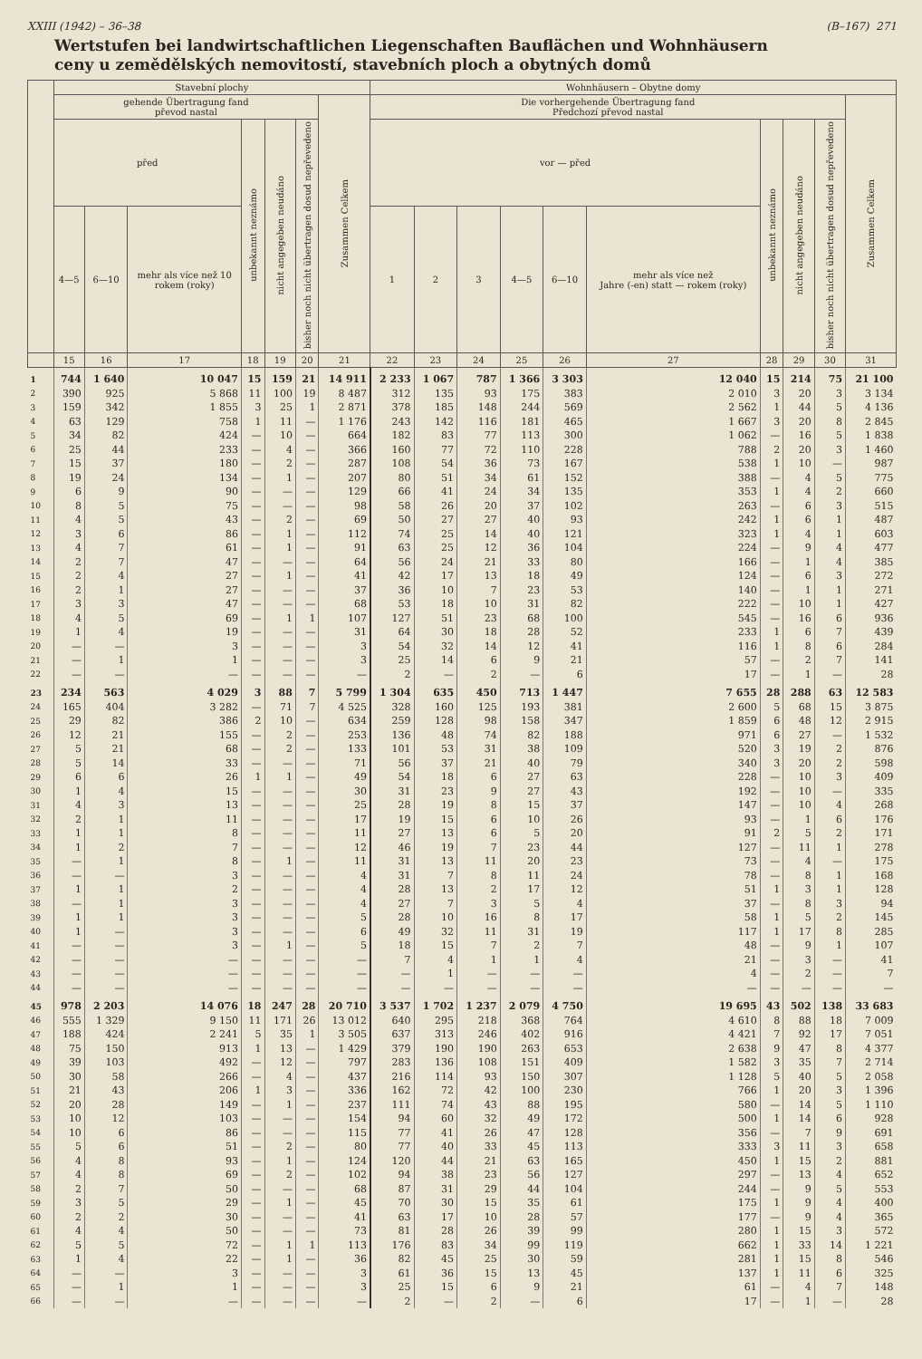XXIII (1942) – 36–38 (B–167) 271
Wertstufen bei landwirtschaftlichen Liegenschaften Bauflächen und Wohnhäusern
ceny u zemědělských nemovitostí, stavebních ploch a obytných domů
| | Stavební plochy | | | | | | | Wohnhäusern – Obytne domy | | | | | | | | | |
| --- | --- | --- | --- | --- | --- | --- | --- | --- | --- | --- | --- | --- | --- | --- | --- | --- | --- |
| | gehende Übertragung fand převod nastal | | | | | | Zusammen Celkem | Die vorhergehende Übertragung fand Předchozí převod nastal | | | | | | | | | Zusammen Celkem |
| | před | | | unbekannt neznámo | nicht angegeben neudáno | bisher noch nicht übertragen dosud nepřevedeno | | vor — před | | | | | | unbekannt neznámo | nicht angegeben neudáno | bisher noch nicht übertragen dosud nepřevedeno | |
| | 4—5 | 6—10 | mehr als více než 10 rokem (roky) | | | | | 1 | 2 | 3 | 4—5 | 6—10 | mehr als více než Jahre (-en) statt — rokem (roky) | | | | |
| | 15 | 16 | 17 | 18 | 19 | 20 | 21 | 22 | 23 | 24 | 25 | 26 | 27 | 28 | 29 | 30 | 31 |
| 1 | 744 | 1 640 | 10 047 | 15 | 159 | 21 | 14 911 | 2 233 | 1 067 | 787 | 1 366 | 3 303 | 12 040 | 15 | 214 | 75 | 21 100 |
| 2 | 390 | 925 | 5 868 | 11 | 100 | 19 | 8 487 | 312 | 135 | 93 | 175 | 383 | 2 010 | 3 | 20 | 3 | 3 134 |
| 3 | 159 | 342 | 1 855 | 3 | 25 | 1 | 2 871 | 378 | 185 | 148 | 244 | 569 | 2 562 | 1 | 44 | 5 | 4 136 |
| 4 | 63 | 129 | 758 | 1 | 11 | — | 1 176 | 243 | 142 | 116 | 181 | 465 | 1 667 | 3 | 20 | 8 | 2 845 |
| 5 | 34 | 82 | 424 | — | 10 | — | 664 | 182 | 83 | 77 | 113 | 300 | 1 062 | — | 16 | 5 | 1 838 |
| 6 | 25 | 44 | 233 | — | 4 | — | 366 | 160 | 77 | 72 | 110 | 228 | 788 | 2 | 20 | 3 | 1 460 |
| 7 | 15 | 37 | 180 | — | 2 | — | 287 | 108 | 54 | 36 | 73 | 167 | 538 | 1 | 10 | — | 987 |
| 8 | 19 | 24 | 134 | — | 1 | — | 207 | 80 | 51 | 34 | 61 | 152 | 388 | — | 4 | 5 | 775 |
| 9 | 6 | 9 | 90 | — | — | — | 129 | 66 | 41 | 24 | 34 | 135 | 353 | 1 | 4 | 2 | 660 |
| 10 | 8 | 5 | 75 | — | — | — | 98 | 58 | 26 | 20 | 37 | 102 | 263 | — | 6 | 3 | 515 |
| 11 | 4 | 5 | 43 | — | 2 | — | 69 | 50 | 27 | 27 | 40 | 93 | 242 | 1 | 6 | 1 | 487 |
| 12 | 3 | 6 | 86 | — | 1 | — | 112 | 74 | 25 | 14 | 40 | 121 | 323 | 1 | 4 | 1 | 603 |
| 13 | 4 | 7 | 61 | — | 1 | — | 91 | 63 | 25 | 12 | 36 | 104 | 224 | — | 9 | 4 | 477 |
| 14 | 2 | 7 | 47 | — | — | — | 64 | 56 | 24 | 21 | 33 | 80 | 166 | — | 1 | 4 | 385 |
| 15 | 2 | 4 | 27 | — | 1 | — | 41 | 42 | 17 | 13 | 18 | 49 | 124 | — | 6 | 3 | 272 |
| 16 | 2 | 1 | 27 | — | — | — | 37 | 36 | 10 | 7 | 23 | 53 | 140 | — | 1 | 1 | 271 |
| 17 | 3 | 3 | 47 | — | — | — | 68 | 53 | 18 | 10 | 31 | 82 | 222 | — | 10 | 1 | 427 |
| 18 | 4 | 5 | 69 | — | 1 | 1 | 107 | 127 | 51 | 23 | 68 | 100 | 545 | — | 16 | 6 | 936 |
| 19 | 1 | 4 | 19 | — | — | — | 31 | 64 | 30 | 18 | 28 | 52 | 233 | 1 | 6 | 7 | 439 |
| 20 | — | — | 3 | — | — | — | 3 | 54 | 32 | 14 | 12 | 41 | 116 | 1 | 8 | 6 | 284 |
| 21 | — | 1 | 1 | — | — | — | 3 | 25 | 14 | 6 | 9 | 21 | 57 | — | 2 | 7 | 141 |
| 22 | — | — | — | — | — | — | — | 2 | — | 2 | — | 6 | 17 | — | 1 | — | 28 |
| 23 | 234 | 563 | 4 029 | 3 | 88 | 7 | 5 799 | 1 304 | 635 | 450 | 713 | 1 447 | 7 655 | 28 | 288 | 63 | 12 583 |
| 24 | 165 | 404 | 3 282 | — | 71 | 7 | 4 525 | 328 | 160 | 125 | 193 | 381 | 2 600 | 5 | 68 | 15 | 3 875 |
| 25 | 29 | 82 | 386 | 2 | 10 | — | 634 | 259 | 128 | 98 | 158 | 347 | 1 859 | 6 | 48 | 12 | 2 915 |
| 26 | 12 | 21 | 155 | — | 2 | — | 253 | 136 | 48 | 74 | 82 | 188 | 971 | 6 | 27 | — | 1 532 |
| 27 | 5 | 21 | 68 | — | 2 | — | 133 | 101 | 53 | 31 | 38 | 109 | 520 | 3 | 19 | 2 | 876 |
| 28 | 5 | 14 | 33 | — | — | — | 71 | 56 | 37 | 21 | 40 | 79 | 340 | 3 | 20 | 2 | 598 |
| 29 | 6 | 6 | 26 | 1 | 1 | — | 49 | 54 | 18 | 6 | 27 | 63 | 228 | — | 10 | 3 | 409 |
| 30 | 1 | 4 | 15 | — | — | — | 30 | 31 | 23 | 9 | 27 | 43 | 192 | — | 10 | — | 335 |
| 31 | 4 | 3 | 13 | — | — | — | 25 | 28 | 19 | 8 | 15 | 37 | 147 | — | 10 | 4 | 268 |
| 32 | 2 | 1 | 11 | — | — | — | 17 | 19 | 15 | 6 | 10 | 26 | 93 | — | 1 | 6 | 176 |
| 33 | 1 | 1 | 8 | — | — | — | 11 | 27 | 13 | 6 | 5 | 20 | 91 | 2 | 5 | 2 | 171 |
| 34 | 1 | 2 | 7 | — | — | — | 12 | 46 | 19 | 7 | 23 | 44 | 127 | — | 11 | 1 | 278 |
| 35 | — | 1 | 8 | — | 1 | — | 11 | 31 | 13 | 11 | 20 | 23 | 73 | — | 4 | — | 175 |
| 36 | — | — | 3 | — | — | — | 4 | 31 | 7 | 8 | 11 | 24 | 78 | — | 8 | 1 | 168 |
| 37 | 1 | 1 | 2 | — | — | — | 4 | 28 | 13 | 2 | 17 | 12 | 51 | 1 | 3 | 1 | 128 |
| 38 | — | 1 | 3 | — | — | — | 4 | 27 | 7 | 3 | 5 | 4 | 37 | — | 8 | 3 | 94 |
| 39 | 1 | 1 | 3 | — | — | — | 5 | 28 | 10 | 16 | 8 | 17 | 58 | 1 | 5 | 2 | 145 |
| 40 | 1 | — | 3 | — | — | — | 6 | 49 | 32 | 11 | 31 | 19 | 117 | 1 | 17 | 8 | 285 |
| 41 | — | — | 3 | — | 1 | — | 5 | 18 | 15 | 7 | 2 | 7 | 48 | — | 9 | 1 | 107 |
| 42 | — | — | — | — | — | — | — | 7 | 4 | 1 | 1 | 4 | 21 | — | 3 | — | 41 |
| 43 | — | — | — | — | — | — | — | — | 1 | — | — | — | 4 | — | 2 | — | 7 |
| 44 | — | — | — | — | — | — | — | — | — | — | — | — | — | — | — | — | — |
| 45 | 978 | 2 203 | 14 076 | 18 | 247 | 28 | 20 710 | 3 537 | 1 702 | 1 237 | 2 079 | 4 750 | 19 695 | 43 | 502 | 138 | 33 683 |
| 46 | 555 | 1 329 | 9 150 | 11 | 171 | 26 | 13 012 | 640 | 295 | 218 | 368 | 764 | 4 610 | 8 | 88 | 18 | 7 009 |
| 47 | 188 | 424 | 2 241 | 5 | 35 | 1 | 3 505 | 637 | 313 | 246 | 402 | 916 | 4 421 | 7 | 92 | 17 | 7 051 |
| 48 | 75 | 150 | 913 | 1 | 13 | — | 1 429 | 379 | 190 | 190 | 263 | 653 | 2 638 | 9 | 47 | 8 | 4 377 |
| 49 | 39 | 103 | 492 | — | 12 | — | 797 | 283 | 136 | 108 | 151 | 409 | 1 582 | 3 | 35 | 7 | 2 714 |
| 50 | 30 | 58 | 266 | — | 4 | — | 437 | 216 | 114 | 93 | 150 | 307 | 1 128 | 5 | 40 | 5 | 2 058 |
| 51 | 21 | 43 | 206 | 1 | 3 | — | 336 | 162 | 72 | 42 | 100 | 230 | 766 | 1 | 20 | 3 | 1 396 |
| 52 | 20 | 28 | 149 | — | 1 | — | 237 | 111 | 74 | 43 | 88 | 195 | 580 | — | 14 | 5 | 1 110 |
| 53 | 10 | 12 | 103 | — | — | — | 154 | 94 | 60 | 32 | 49 | 172 | 500 | 1 | 14 | 6 | 928 |
| 54 | 10 | 6 | 86 | — | — | — | 115 | 77 | 41 | 26 | 47 | 128 | 356 | — | 7 | 9 | 691 |
| 55 | 5 | 6 | 51 | — | 2 | — | 80 | 77 | 40 | 33 | 45 | 113 | 333 | 3 | 11 | 3 | 658 |
| 56 | 4 | 8 | 93 | — | 1 | — | 124 | 120 | 44 | 21 | 63 | 165 | 450 | 1 | 15 | 2 | 881 |
| 57 | 4 | 8 | 69 | — | 2 | — | 102 | 94 | 38 | 23 | 56 | 127 | 297 | — | 13 | 4 | 652 |
| 58 | 2 | 7 | 50 | — | — | — | 68 | 87 | 31 | 29 | 44 | 104 | 244 | — | 9 | 5 | 553 |
| 59 | 3 | 5 | 29 | — | 1 | — | 45 | 70 | 30 | 15 | 35 | 61 | 175 | 1 | 9 | 4 | 400 |
| 60 | 2 | 2 | 30 | — | — | — | 41 | 63 | 17 | 10 | 28 | 57 | 177 | — | 9 | 4 | 365 |
| 61 | 4 | 4 | 50 | — | — | — | 73 | 81 | 28 | 26 | 39 | 99 | 280 | 1 | 15 | 3 | 572 |
| 62 | 5 | 5 | 72 | — | 1 | 1 | 113 | 176 | 83 | 34 | 99 | 119 | 662 | 1 | 33 | 14 | 1 221 |
| 63 | 1 | 4 | 22 | — | 1 | — | 36 | 82 | 45 | 25 | 30 | 59 | 281 | 1 | 15 | 8 | 546 |
| 64 | — | — | 3 | — | — | — | 3 | 61 | 36 | 15 | 13 | 45 | 137 | 1 | 11 | 6 | 325 |
| 65 | — | 1 | 1 | — | — | — | 3 | 25 | 15 | 6 | 9 | 21 | 61 | — | 4 | 7 | 148 |
| 66 | — | — | — | — | — | — | — | 2 | — | 2 | — | 6 | 17 | — | 1 | — | 28 |